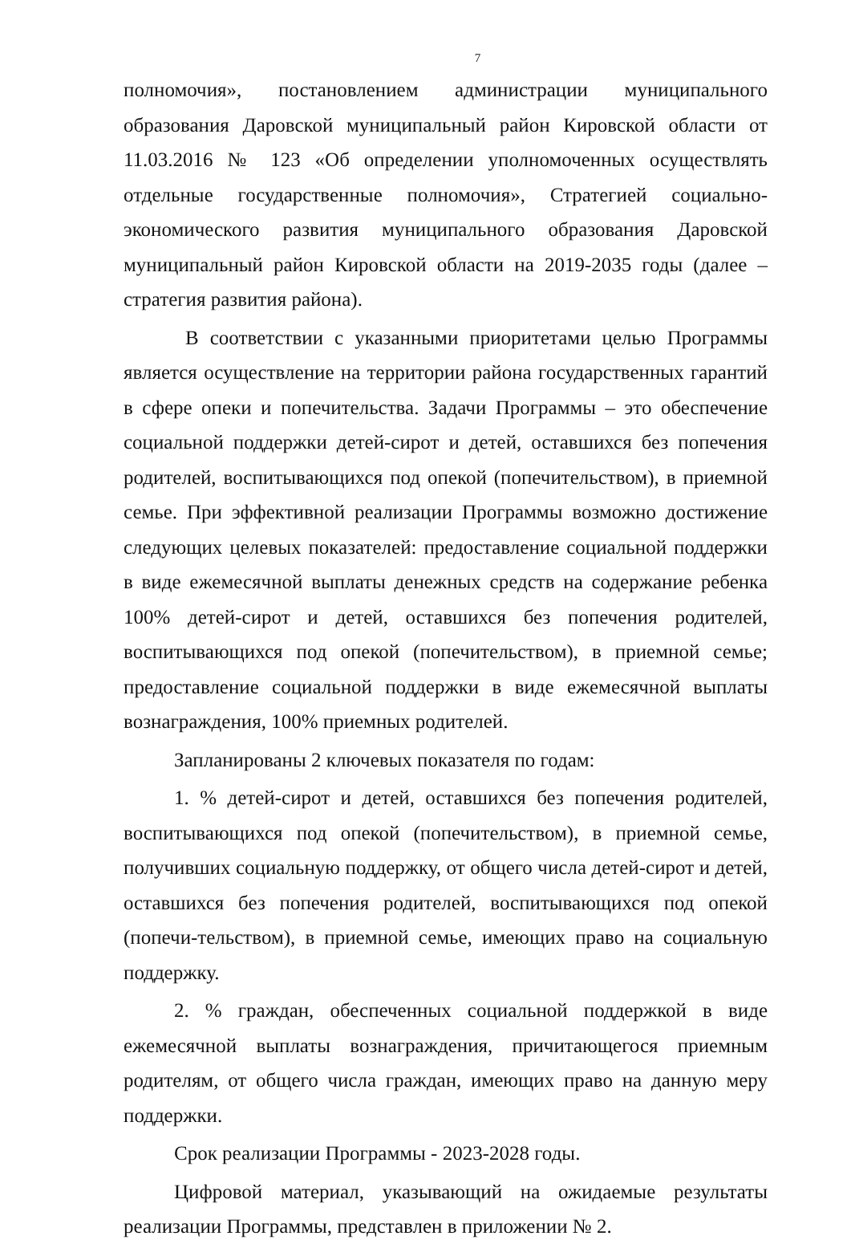7
полномочия», постановлением администрации муниципального образования Даровской муниципальный район Кировской области от 11.03.2016 № 123 «Об определении уполномоченных осуществлять отдельные государственные полномочия», Стратегией социально-экономического развития муниципального образования Даровской муниципальный район Кировской области на 2019-2035 годы (далее – стратегия развития района).
В соответствии с указанными приоритетами целью Программы является осуществление на территории района государственных гарантий в сфере опеки и попечительства. Задачи Программы – это обеспечение социальной поддержки детей-сирот и детей, оставшихся без попечения родителей, воспитывающихся под опекой (попечительством), в приемной семье. При эффективной реализации Программы возможно достижение следующих целевых показателей: предоставление социальной поддержки в виде ежемесячной выплаты денежных средств на содержание ребенка 100% детей-сирот и детей, оставшихся без попечения родителей, воспитывающихся под опекой (попечительством), в приемной семье; предоставление социальной поддержки в виде ежемесячной выплаты вознаграждения, 100% приемных родителей.
Запланированы 2 ключевых показателя по годам:
1. % детей-сирот и детей, оставшихся без попечения родителей, воспитывающихся под опекой (попечительством), в приемной семье, получивших социальную поддержку, от общего числа детей-сирот и детей, оставшихся без попечения родителей, воспитывающихся под опекой (попечи-тельством), в приемной семье, имеющих право на социальную поддержку.
2. % граждан, обеспеченных социальной поддержкой в виде ежемесячной выплаты вознаграждения, причитающегося приемным родителям, от общего числа граждан, имеющих право на данную меру поддержки.
Срок реализации Программы - 2023-2028 годы.
Цифровой материал, указывающий на ожидаемые результаты реализации Программы, представлен в приложении № 2.